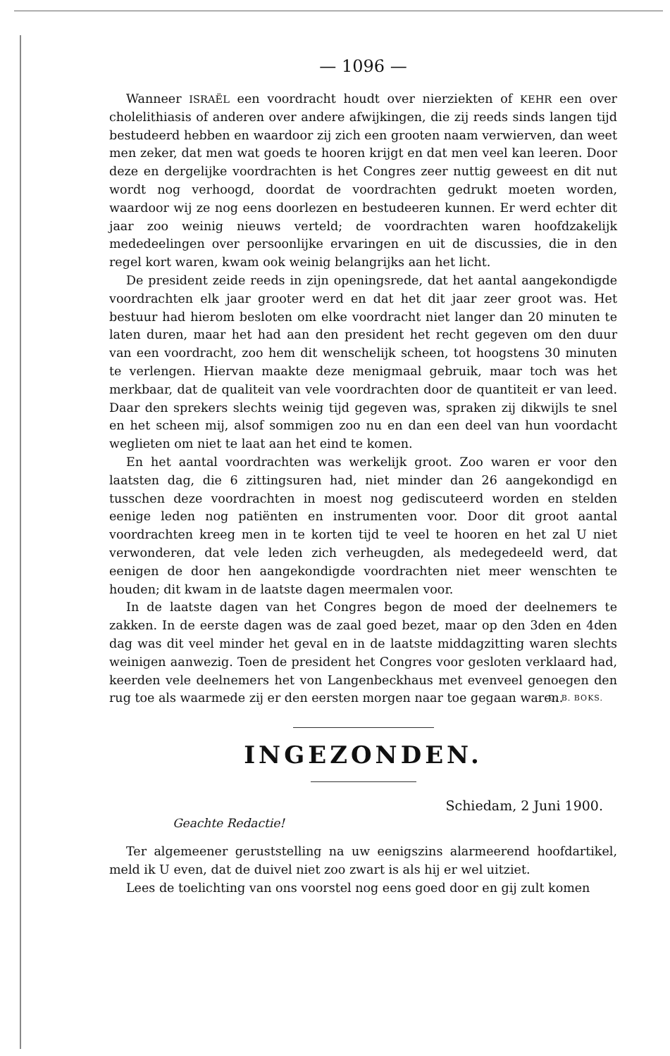— 1096 —
Wanneer ISRAËL een voordracht houdt over nierziekten of KEHR een over cholelithiasis of anderen over andere afwijkingen, die zij reeds sinds langen tijd bestudeerd hebben en waardoor zij zich een grooten naam verwierven, dan weet men zeker, dat men wat goeds te hooren krijgt en dat men veel kan leeren. Door deze en dergelijke voordrachten is het Congres zeer nuttig geweest en dit nut wordt nog verhoogd, doordat de voordrachten gedrukt moeten worden, waardoor wij ze nog eens doorlezen en bestudeeren kunnen. Er werd echter dit jaar zoo weinig nieuws verteld; de voordrachten waren hoofdzakelijk mededeelingen over persoonlijke ervaringen en uit de discussies, die in den regel kort waren, kwam ook weinig belangrijks aan het licht.
De president zeide reeds in zijn openingsrede, dat het aantal aangekondigde voordrachten elk jaar grooter werd en dat het dit jaar zeer groot was. Het bestuur had hierom besloten om elke voordracht niet langer dan 20 minuten te laten duren, maar het had aan den president het recht gegeven om den duur van een voordracht, zoo hem dit wenschelijk scheen, tot hoogstens 30 minuten te verlengen. Hiervan maakte deze menigmaal gebruik, maar toch was het merkbaar, dat de qualiteit van vele voordrachten door de quantiteit er van leed. Daar den sprekers slechts weinig tijd gegeven was, spraken zij dikwijls te snel en het scheen mij, alsof sommigen zoo nu en dan een deel van hun voordacht weglieten om niet te laat aan het eind te komen.
En het aantal voordrachten was werkelijk groot. Zoo waren er voor den laatsten dag, die 6 zittingsuren had, niet minder dan 26 aangekondigd en tusschen deze voordrachten in moest nog gediscuteerd worden en stelden eenige leden nog patiënten en instrumenten voor. Door dit groot aantal voordrachten kreeg men in te korten tijd te veel te hooren en het zal U niet verwonderen, dat vele leden zich verheugden, als medegedeeld werd, dat eenigen de door hen aangekondigde voordrachten niet meer wenschten te houden; dit kwam in de laatste dagen meermalen voor.
In de laatste dagen van het Congres begon de moed der deelnemers te zakken. In de eerste dagen was de zaal goed bezet, maar op den 3den en 4den dag was dit veel minder het geval en in de laatste middagzitting waren slechts weinigen aanwezig. Toen de president het Congres voor gesloten verklaard had, keerden vele deelnemers het von Langenbeckhaus met evenveel genoegen den rug toe als waarmede zij er den eersten morgen naar toe gegaan waren.
D. B. BOKS.
INGEZONDEN.
Schiedam, 2 Juni 1900.
Geachte Redactie!
Ter algemeener geruststelling na uw eenigszins alarmeerend hoofdartikel, meld ik U even, dat de duivel niet zoo zwart is als hij er wel uitziet.
Lees de toelichting van ons voorstel nog eens goed door en gij zult komen